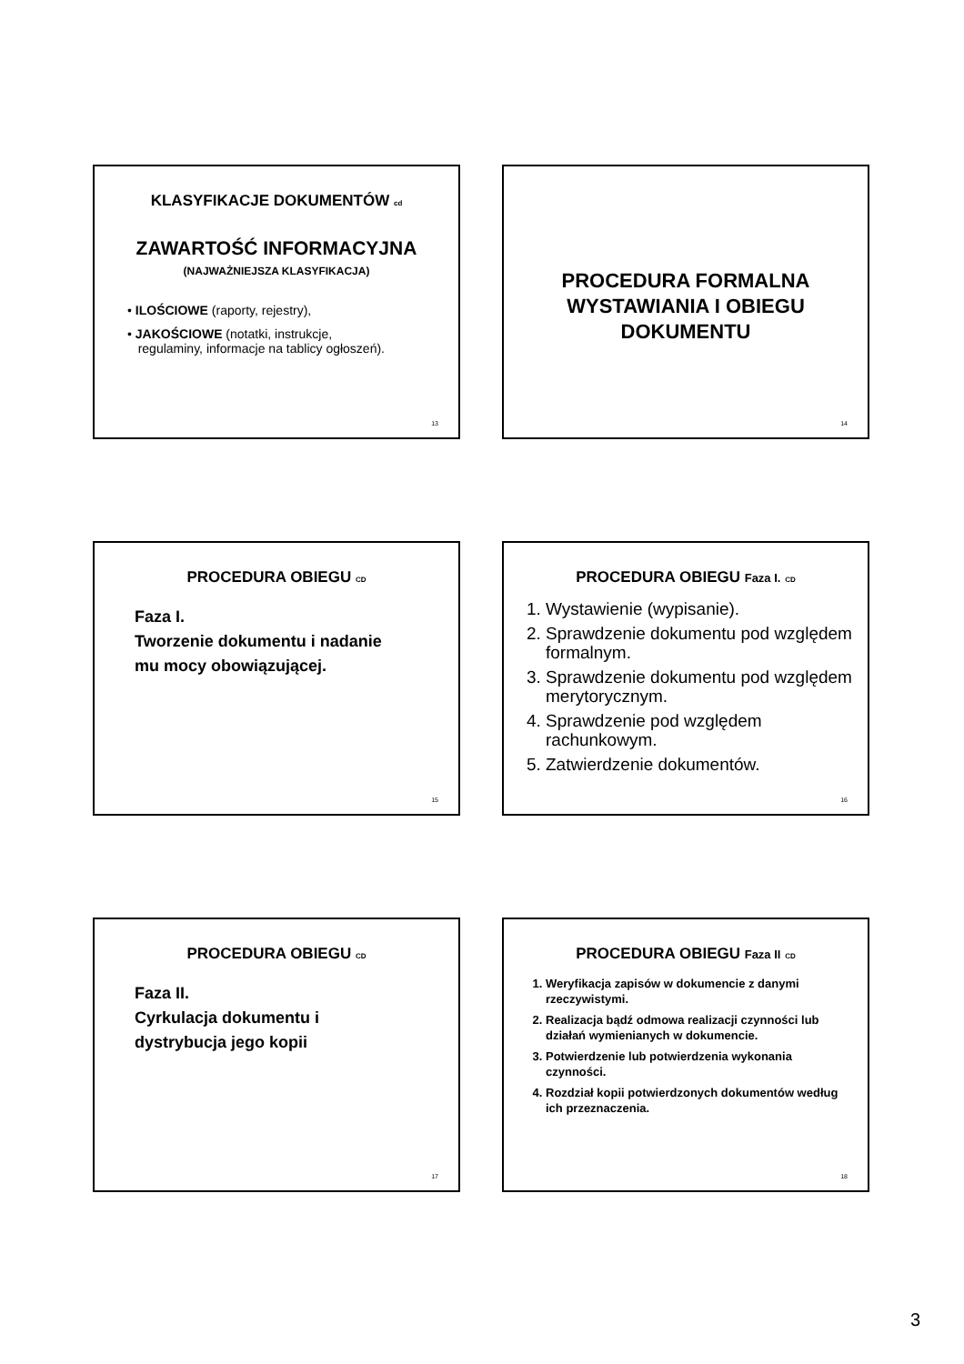KLASYFIKACJE DOKUMENTÓW cd
ZAWARTOŚĆ INFORMACYJNA
(NAJWAŻNIEJSZA KLASYFIKACJA)
• ILOŚCIOWE (raporty, rejestry),
• JAKOŚCIOWE (notatki, instrukcje,
regulaminy, informacje na tablicy ogłoszeń).
13
PROCEDURA FORMALNA
WYSTAWIANIA I OBIEGU
DOKUMENTU
14
PROCEDURA OBIEGU CD
Faza I.
Tworzenie dokumentu i nadanie
mu mocy obowiązującej.
15
PROCEDURA OBIEGU Faza I. CD
1. Wystawienie (wypisanie).
2. Sprawdzenie dokumentu pod względem formalnym.
3. Sprawdzenie dokumentu pod względem merytorycznym.
4. Sprawdzenie pod względem rachunkowym.
5. Zatwierdzenie dokumentów.
16
PROCEDURA OBIEGU CD
Faza II.
Cyrkulacja dokumentu i
dystrybucja jego kopii
17
PROCEDURA OBIEGU Faza II CD
1. Weryfikacja zapisów w dokumencie z danymi rzeczywistymi.
2. Realizacja bądź odmowa realizacji czynności lub działań wymienianych w dokumencie.
3. Potwierdzenie lub potwierdzenia wykonania czynności.
4. Rozdział kopii potwierdzonych dokumentów według ich przeznaczenia.
18
3